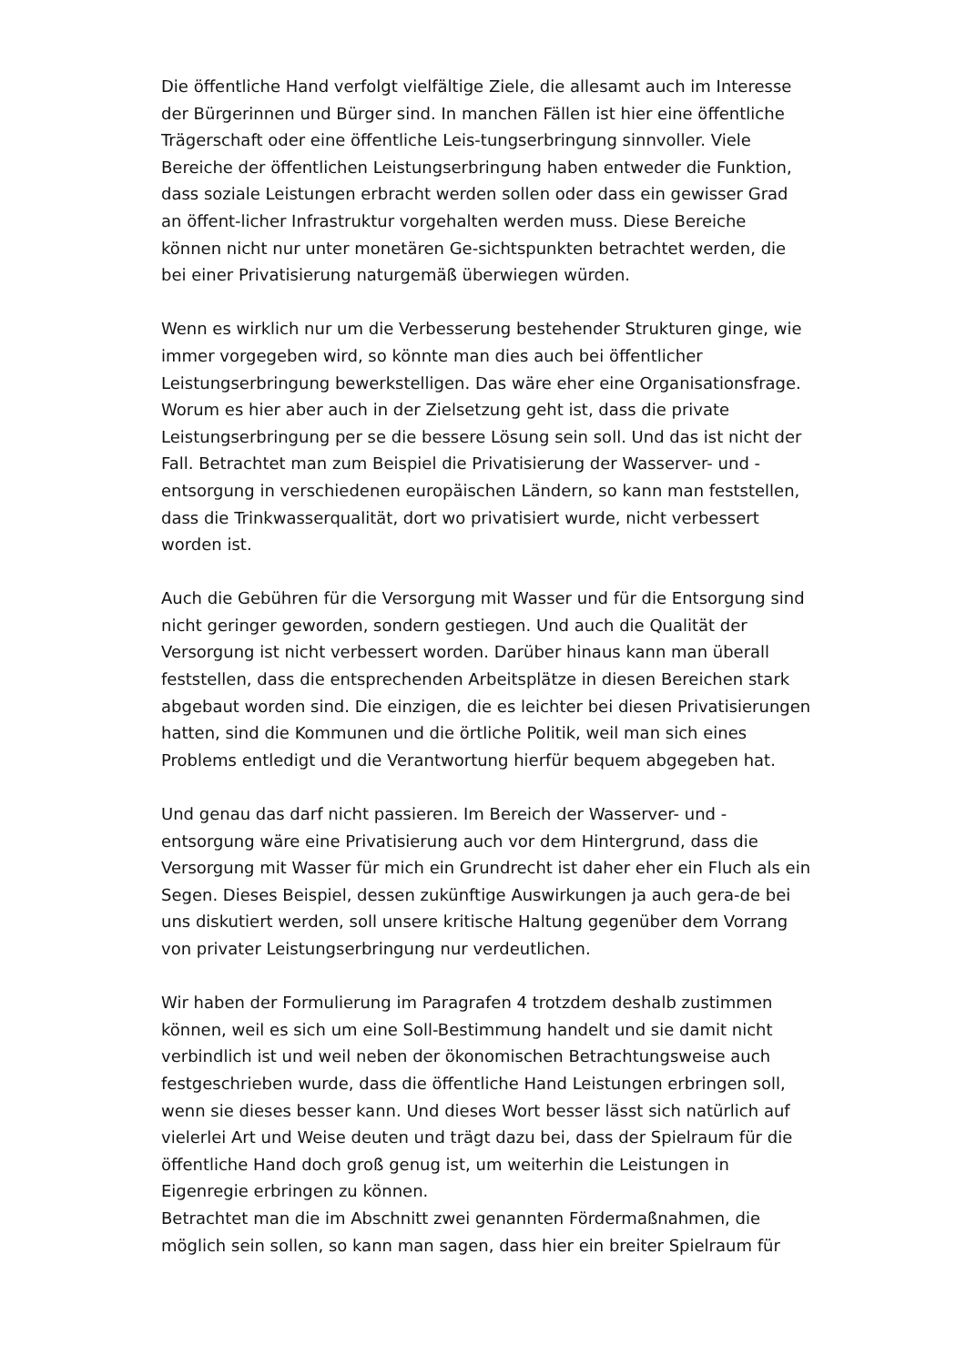Die öffentliche Hand verfolgt vielfältige Ziele, die allesamt auch im Interesse der Bürgerinnen und Bürger sind. In manchen Fällen ist hier eine öffentliche Trägerschaft oder eine öffentliche Leis-tungserbringung sinnvoller. Viele Bereiche der öffentlichen Leistungserbringung haben entweder die Funktion, dass soziale Leistungen erbracht werden sollen oder dass ein gewisser Grad an öffent-licher Infrastruktur vorgehalten werden muss. Diese Bereiche können nicht nur unter monetären Ge-sichtspunkten betrachtet werden, die bei einer Privatisierung naturgemäß überwiegen würden.
Wenn es wirklich nur um die Verbesserung bestehender Strukturen ginge, wie immer vorgegeben wird, so könnte man dies auch bei öffentlicher Leistungserbringung bewerkstelligen. Das wäre eher eine Organisationsfrage. Worum es hier aber auch in der Zielsetzung geht ist, dass die private Leistungserbringung per se die bessere Lösung sein soll. Und das ist nicht der Fall. Betrachtet man zum Beispiel die Privatisierung der Wasserver- und -entsorgung in verschiedenen europäischen Ländern, so kann man feststellen, dass die Trinkwasserqualität, dort wo privatisiert wurde, nicht verbessert worden ist.
Auch die Gebühren für die Versorgung mit Wasser und für die Entsorgung sind nicht geringer geworden, sondern gestiegen. Und auch die Qualität der Versorgung ist nicht verbessert worden. Darüber hinaus kann man überall feststellen, dass die entsprechenden Arbeitsplätze in diesen Bereichen stark abgebaut worden sind. Die einzigen, die es leichter bei diesen Privatisierungen hatten, sind die Kommunen und die örtliche Politik, weil man sich eines Problems entledigt und die Verantwortung hierfür bequem abgegeben hat.
Und genau das darf nicht passieren. Im Bereich der Wasserver- und -entsorgung wäre eine Privatisierung auch vor dem Hintergrund, dass die Versorgung mit Wasser für mich ein Grundrecht ist daher eher ein Fluch als ein Segen. Dieses Beispiel, dessen zukünftige Auswirkungen ja auch gera-de bei uns diskutiert werden, soll unsere kritische Haltung gegenüber dem Vorrang von privater Leistungserbringung nur verdeutlichen.
Wir haben der Formulierung im Paragrafen 4 trotzdem deshalb zustimmen können, weil es sich um eine Soll-Bestimmung handelt und sie damit nicht verbindlich ist und weil neben der ökonomischen Betrachtungsweise auch festgeschrieben wurde, dass die öffentliche Hand Leistungen erbringen soll, wenn sie dieses besser kann. Und dieses Wort besser lässt sich natürlich auf vielerlei Art und Weise deuten und trägt dazu bei, dass der Spielraum für die öffentliche Hand doch groß genug ist, um weiterhin die Leistungen in Eigenregie erbringen zu können.
Betrachtet man die im Abschnitt zwei genannten Fördermaßnahmen, die möglich sein sollen, so kann man sagen, dass hier ein breiter Spielraum für